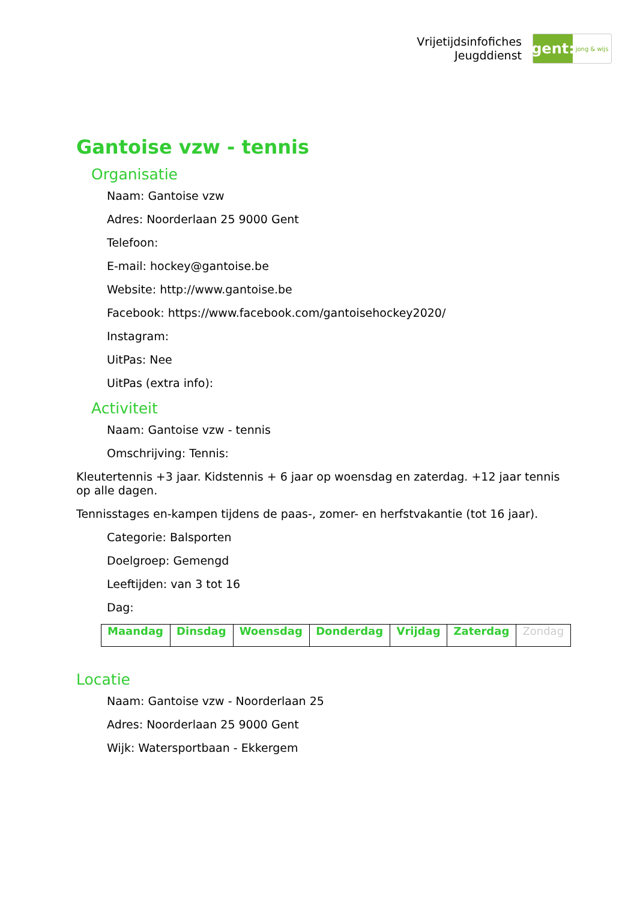Vrijetijdsinfofiches
Jeugddienst
gent:
jong & wijs
Gantoise vzw - tennis
Organisatie
Naam: Gantoise vzw
Adres: Noorderlaan 25 9000 Gent
Telefoon:
E-mail: hockey@gantoise.be
Website: http://www.gantoise.be
Facebook: https://www.facebook.com/gantoisehockey2020/
Instagram:
UitPas: Nee
UitPas (extra info):
Activiteit
Naam: Gantoise vzw - tennis
Omschrijving: Tennis:
Kleutertennis +3 jaar. Kidstennis + 6 jaar op woensdag en zaterdag. +12 jaar tennis op alle dagen.
Tennisstages en-kampen tijdens de paas-, zomer- en herfstvakantie (tot 16 jaar).
Categorie: Balsporten
Doelgroep: Gemengd
Leeftijden: van 3 tot 16
Dag:
| Maandag | Dinsdag | Woensdag | Donderdag | Vrijdag | Zaterdag | Zondag |
Locatie
Naam: Gantoise vzw - Noorderlaan 25
Adres: Noorderlaan 25 9000 Gent
Wijk: Watersportbaan - Ekkergem